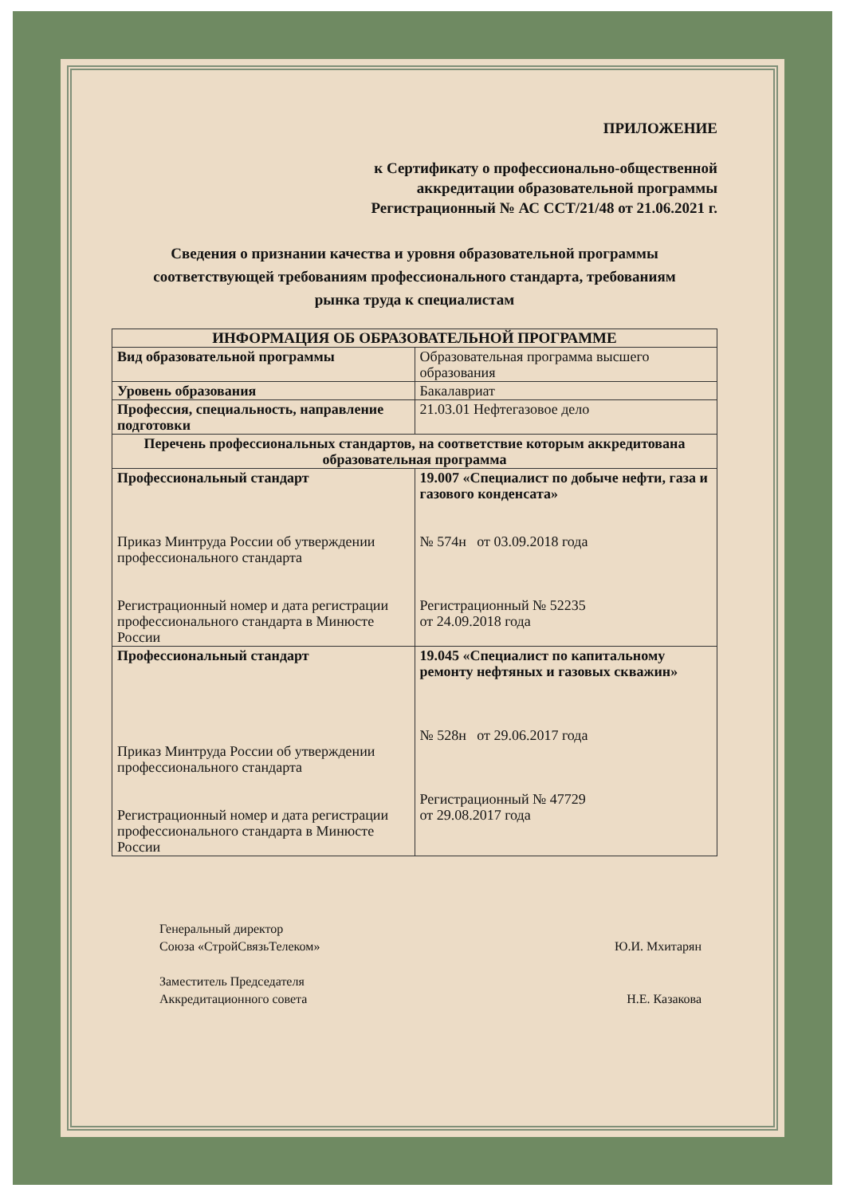ПРИЛОЖЕНИЕ
к Сертификату о профессионально-общественной
аккредитации образовательной программы
Регистрационный № АС ССТ/21/48 от 21.06.2021 г.
Сведения о признании качества и уровня образовательной программы
соответствующей требованиям профессионального стандарта, требованиям
рынка труда к специалистам
| ИНФОРМАЦИЯ ОБ ОБРАЗОВАТЕЛЬНОЙ ПРОГРАММЕ | |
| --- | --- |
| Вид образовательной программы | Образовательная программа высшего образования |
| Уровень образования | Бакалавриат |
| Профессия, специальность, направление подготовки | 21.03.01 Нефтегазовое дело |
| Перечень профессиональных стандартов, на соответствие которым аккредитована образовательная программа | |
| Профессиональный стандарт Приказ Минтруда России об утверждении профессионального стандарта Регистрационный номер и дата регистрации профессионального стандарта в Минюсте России | 19.007 «Специалист по добыче нефти, газа и газового конденсата» № 574н от 03.09.2018 года Регистрационный № 52235 от 24.09.2018 года |
| Профессиональный стандарт Приказ Минтруда России об утверждении профессионального стандарта Регистрационный номер и дата регистрации профессионального стандарта в Минюсте России | 19.045 «Специалист по капитальному ремонту нефтяных и газовых скважин» № 528н от 29.06.2017 года Регистрационный № 47729 от 29.08.2017 года |
Генеральный директор
Союза «СтройСвязьТелеком»
Ю.И. Мхитарян
Заместитель Председателя
Аккредитационного совета
Н.Е. Казакова